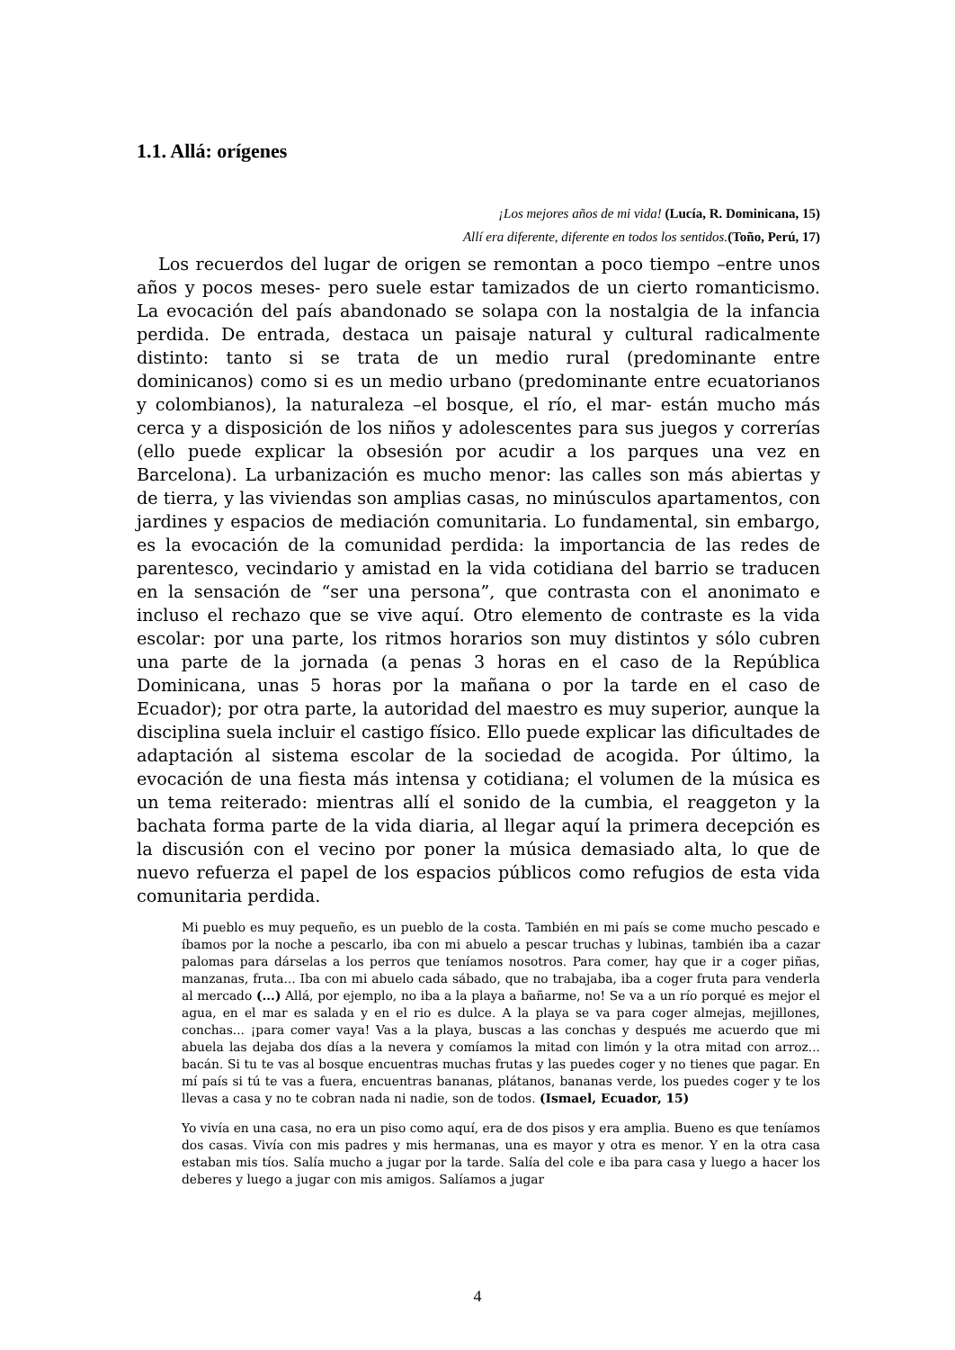1.1. Allá: orígenes
¡Los mejores años de mi vida! (Lucía, R. Dominicana, 15)
Allí era diferente, diferente en todos los sentidos.(Toño, Perú, 17)
Los recuerdos del lugar de origen se remontan a poco tiempo –entre unos años y pocos meses- pero suele estar tamizados de un cierto romanticismo. La evocación del país abandonado se solapa con la nostalgia de la infancia perdida. De entrada, destaca un paisaje natural y cultural radicalmente distinto: tanto si se trata de un medio rural (predominante entre dominicanos) como si es un medio urbano (predominante entre ecuatorianos y colombianos), la naturaleza –el bosque, el río, el mar- están mucho más cerca y a disposición de los niños y adolescentes para sus juegos y correrías (ello puede explicar la obsesión por acudir a los parques una vez en Barcelona). La urbanización es mucho menor: las calles son más abiertas y de tierra, y las viviendas son amplias casas, no minúsculos apartamentos, con jardines y espacios de mediación comunitaria. Lo fundamental, sin embargo, es la evocación de la comunidad perdida: la importancia de las redes de parentesco, vecindario y amistad en la vida cotidiana del barrio se traducen en la sensación de “ser una persona”, que contrasta con el anonimato e incluso el rechazo que se vive aquí. Otro elemento de contraste es la vida escolar: por una parte, los ritmos horarios son muy distintos y sólo cubren una parte de la jornada (a penas 3 horas en el caso de la República Dominicana, unas 5 horas por la mañana o por la tarde en el caso de Ecuador); por otra parte, la autoridad del maestro es muy superior, aunque la disciplina suela incluir el castigo físico. Ello puede explicar las dificultades de adaptación al sistema escolar de la sociedad de acogida. Por último, la evocación de una fiesta más intensa y cotidiana; el volumen de la música es un tema reiterado: mientras allí el sonido de la cumbia, el reaggeton y la bachata forma parte de la vida diaria, al llegar aquí la primera decepción es la discusión con el vecino por poner la música demasiado alta, lo que de nuevo refuerza el papel de los espacios públicos como refugios de esta vida comunitaria perdida.
Mi pueblo es muy pequeño, es un pueblo de la costa. También en mi país se come mucho pescado e íbamos por la noche a pescarlo, iba con mi abuelo a pescar truchas y lubinas, también iba a cazar palomas para dárselas a los perros que teníamos nosotros. Para comer, hay que ir a coger piñas, manzanas, fruta... Iba con mi abuelo cada sábado, que no trabajaba, iba a coger fruta para venderla al mercado (...) Allá, por ejemplo, no iba a la playa a bañarme, no! Se va a un río porqué es mejor el agua, en el mar es salada y en el rio es dulce. A la playa se va para coger almejas, mejillones, conchas... ¡para comer vaya! Vas a la playa, buscas a las conchas y después me acuerdo que mi abuela las dejaba dos días a la nevera y comíamos la mitad con limón y la otra mitad con arroz... bacán. Si tu te vas al bosque encuentras muchas frutas y las puedes coger y no tienes que pagar. En mí país si tú te vas a fuera, encuentras bananas, plátanos, bananas verde, los puedes coger y te los llevas a casa y no te cobran nada ni nadie, son de todos. (Ismael, Ecuador, 15)
Yo vivía en una casa, no era un piso como aquí, era de dos pisos y era amplia. Bueno es que teníamos dos casas. Vivía con mis padres y mis hermanas, una es mayor y otra es menor. Y en la otra casa estaban mis tíos. Salía mucho a jugar por la tarde. Salía del cole e iba para casa y luego a hacer los deberes y luego a jugar con mis amigos. Salíamos a jugar
4